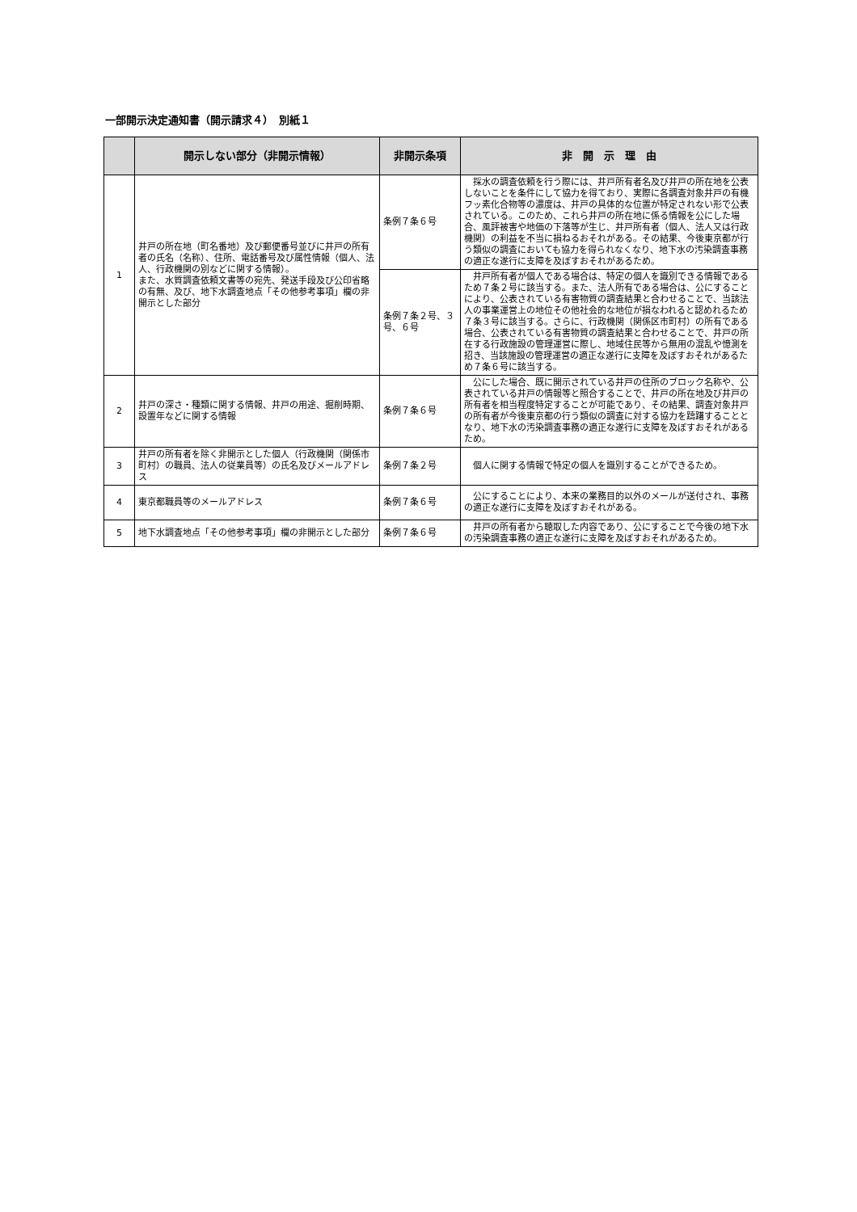一部開示決定通知書（開示請求４）　別紙１
| | 開示しない部分（非開示情報） | 非開示条項 | 非 開 示 理 由 |
| --- | --- | --- | --- |
| 1 | 井戸の所在地（町名番地）及び郵便番号並びに井戸の所有者の氏名（名称）、住所、電話番号及び属性情報（個人、法人、行政機関の別などに関する情報）。 また、水質調査依頼文書等の宛先、発送手段及び公印省略の有無、及び、地下水調査地点「その他参考事項」欄の非開示とした部分 | 条例７条６号 | 採水の調査依頼を行う際には、井戸所有者名及び井戸の所在地を公表しないことを条件にして協力を得ており、実際に各調査対象井戸の有機フッ素化合物等の濃度は、井戸の具体的な位置が特定されない形で公表されている。このため、これら井戸の所在地に係る情報を公にした場合、風評被害や地価の下落等が生じ、井戸所有者（個人、法人又は行政機関）の利益を不当に損ねるおそれがある。その結果、今後東京都が行う類似の調査においても協力を得られなくなり、地下水の汚染調査事務の適正な遂行に支障を及ぼすおそれがあるため。 |
| | | 条例７条２号、３号、６号 | 井戸所有者が個人である場合は、特定の個人を識別できる情報であるため７条２号に該当する。また、法人所有である場合は、公にすることにより、公表されている有害物質の調査結果と合わせることで、当該法人の事業運営上の地位その他社会的な地位が損なわれると認めれるため７条３号に該当する。さらに、行政機関（関係区市町村）の所有である場合、公表されている有害物質の調査結果と合わせることで、井戸の所在する行政施設の管理運営に際し、地域住民等から無用の混乱や憶測を招き、当該施設の管理運営の適正な遂行に支障を及ぼすおそれがあるため７条６号に該当する。 |
| 2 | 井戸の深さ・種類に関する情報、井戸の用途、掘削時期、設置年などに関する情報 | 条例７条６号 | 公にした場合、既に開示されている井戸の住所のブロック名称や、公表されている井戸の情報等と照合することで、井戸の所在地及び井戸の所有者を相当程度特定することが可能であり、その結果、調査対象井戸の所有者が今後東京都の行う類似の調査に対する協力を躊躇することとなり、地下水の汚染調査事務の適正な遂行に支障を及ぼすおそれがあるため。 |
| 3 | 井戸の所有者を除く非開示とした個人（行政機関（関係市町村）の職員、法人の従業員等）の氏名及びメールアドレス | 条例７条２号 | 個人に関する情報で特定の個人を識別することができるため。 |
| 4 | 東京都職員等のメールアドレス | 条例７条６号 | 公にすることにより、本来の業務目的以外のメールが送付され、事務の適正な遂行に支障を及ぼすおそれがある。 |
| 5 | 地下水調査地点「その他参考事項」欄の非開示とした部分 | 条例７条６号 | 井戸の所有者から聴取した内容であり、公にすることで今後の地下水の汚染調査事務の適正な遂行に支障を及ぼすおそれがあるため。 |